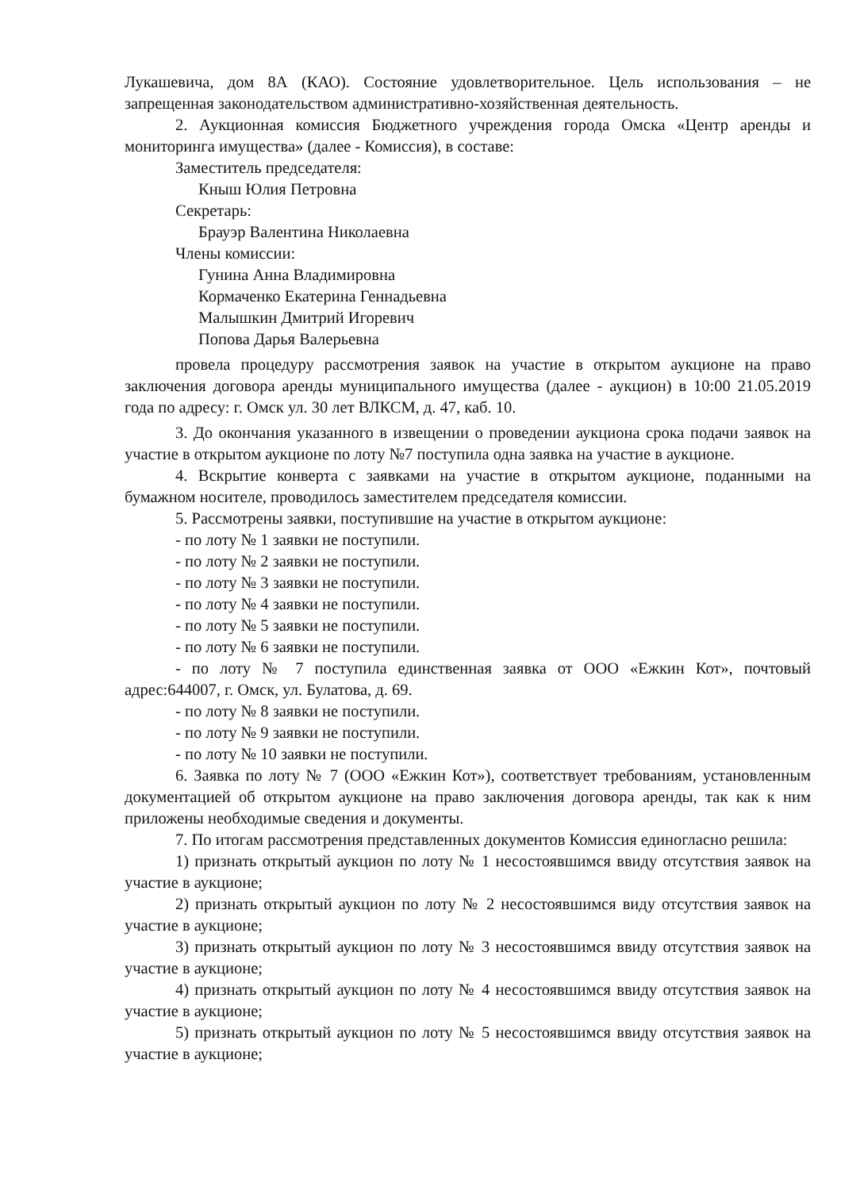Лукашевича, дом 8А (КАО). Состояние удовлетворительное. Цель использования – не запрещенная законодательством административно-хозяйственная деятельность.
2. Аукционная комиссия Бюджетного учреждения города Омска «Центр аренды и мониторинга имущества» (далее - Комиссия), в составе:
Заместитель председателя:
Кныш Юлия Петровна
Секретарь:
Брауэр Валентина Николаевна
Члены комиссии:
Гунина Анна Владимировна
Кормаченко Екатерина Геннадьевна
Малышкин Дмитрий Игоревич
Попова Дарья Валерьевна
провела процедуру рассмотрения заявок на участие в открытом аукционе на право заключения договора аренды муниципального имущества (далее - аукцион) в 10:00 21.05.2019 года по адресу: г. Омск ул. 30 лет ВЛКСМ, д. 47, каб. 10.
3. До окончания указанного в извещении о проведении аукциона срока подачи заявок на участие в открытом аукционе по лоту №7 поступила одна заявка на участие в аукционе.
4. Вскрытие конверта с заявками на участие в открытом аукционе, поданными на бумажном носителе, проводилось заместителем председателя комиссии.
5. Рассмотрены заявки, поступившие на участие в открытом аукционе:
- по лоту № 1 заявки не поступили.
- по лоту № 2 заявки не поступили.
- по лоту № 3 заявки не поступили.
- по лоту № 4 заявки не поступили.
- по лоту № 5 заявки не поступили.
- по лоту № 6 заявки не поступили.
- по лоту № 7 поступила единственная заявка от ООО «Ежкин Кот», почтовый адрес:644007, г. Омск, ул. Булатова, д. 69.
- по лоту № 8 заявки не поступили.
- по лоту № 9 заявки не поступили.
- по лоту № 10 заявки не поступили.
6. Заявка по лоту № 7 (ООО «Ежкин Кот»), соответствует требованиям, установленным документацией об открытом аукционе на право заключения договора аренды, так как к ним приложены необходимые сведения и документы.
7. По итогам рассмотрения представленных документов Комиссия единогласно решила:
1) признать открытый аукцион по лоту № 1 несостоявшимся ввиду отсутствия заявок на участие в аукционе;
2) признать открытый аукцион по лоту № 2 несостоявшимся виду отсутствия заявок на участие в аукционе;
3) признать открытый аукцион по лоту № 3 несостоявшимся ввиду отсутствия заявок на участие в аукционе;
4) признать открытый аукцион по лоту № 4 несостоявшимся ввиду отсутствия заявок на участие в аукционе;
5) признать открытый аукцион по лоту № 5 несостоявшимся ввиду отсутствия заявок на участие в аукционе;